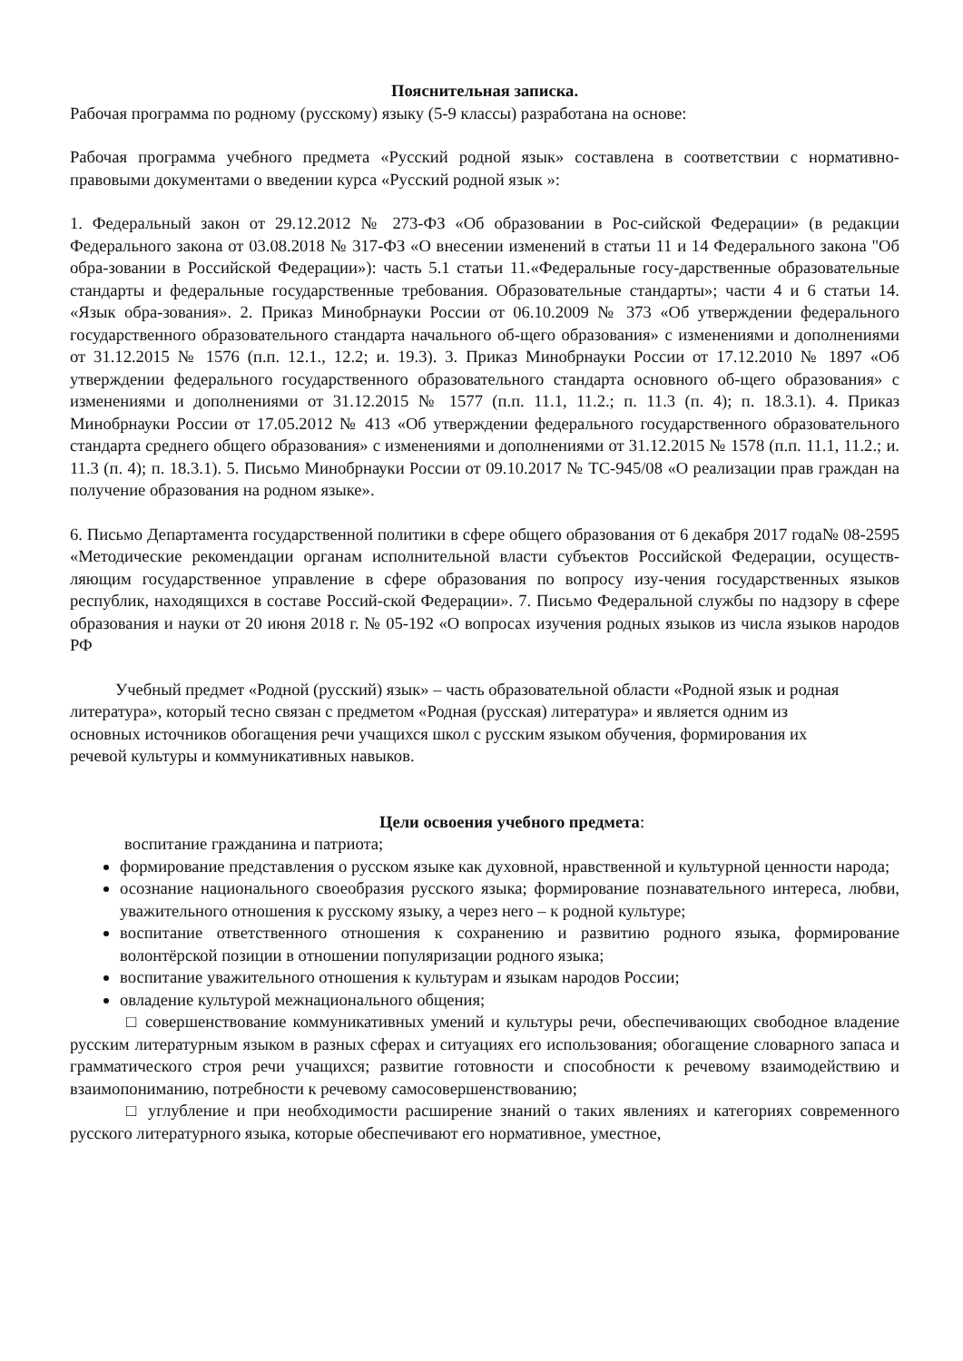Пояснительная записка.
Рабочая программа по родному (русскому) языку (5-9 классы) разработана на основе:
Рабочая программа учебного предмета «Русский родной язык» составлена в соответствии с нормативно-правовыми документами о введении курса «Русский родной язык »:
1. Федеральный закон от 29.12.2012 № 273-ФЗ «Об образовании в Рос-сийской Федерации» (в редакции Федерального закона от 03.08.2018 № 317-ФЗ «О внесении изменений в статьи 11 и 14 Федерального закона "Об обра-зовании в Российской Федерации»): часть 5.1 статьи 11.«Федеральные госу-дарственные образовательные стандарты и федеральные государственные требования. Образовательные стандарты»; части 4 и 6 статьи 14. «Язык обра-зования». 2. Приказ Минобрнауки России от 06.10.2009 № 373 «Об утверждении федерального государственного образовательного стандарта начального об-щего образования» с изменениями и дополнениями от 31.12.2015 № 1576 (п.п. 12.1., 12.2; и. 19.3). 3. Приказ Минобрнауки России от 17.12.2010 № 1897 «Об утверждении федерального государственного образовательного стандарта основного об-щего образования» с изменениями и дополнениями от 31.12.2015 № 1577 (п.п. 11.1, 11.2.; п. 11.3 (п. 4); п. 18.3.1). 4. Приказ Минобрнауки России от 17.05.2012 № 413 «Об утверждении федерального государственного образовательного стандарта среднего общего образования» с изменениями и дополнениями от 31.12.2015 № 1578 (п.п. 11.1, 11.2.; и. 11.3 (п. 4); п. 18.3.1). 5. Письмо Минобрнауки России от 09.10.2017 № ТС-945/08 «О реализации прав граждан на получение образования на родном языке».
6. Письмо Департамента государственной политики в сфере общего образования от 6 декабря 2017 года№ 08-2595 «Методические рекомендации органам исполнительной власти субъектов Российской Федерации, осуществ-ляющим государственное управление в сфере образования по вопросу изу-чения государственных языков республик, находящихся в составе Россий-ской Федерации». 7. Письмо Федеральной службы по надзору в сфере образования и науки от 20 июня 2018 г. № 05-192 «О вопросах изучения родных языков из числа языков народов РФ
Учебный предмет «Родной (русский) язык» – часть образовательной области «Родной язык и родная литература», который тесно связан с предметом «Родная (русская) литература» и является одним из основных источников обогащения речи учащихся школ с русским языком обучения, формирования их речевой культуры и коммуникативных навыков.
Цели освоения учебного предмета:
воспитание гражданина и патриота;
формирование представления о русском языке как духовной, нравственной и культурной ценности народа;
осознание национального своеобразия русского языка; формирование познавательного интереса, любви, уважительного отношения к русскому языку, а через него – к родной культуре;
воспитание ответственного отношения к сохранению и развитию родного языка, формирование волонтёрской позиции в отношении популяризации родного языка;
воспитание уважительного отношения к культурам и языкам народов России;
овладение культурой межнационального общения;
□ совершенствование коммуникативных умений и культуры речи, обеспечивающих свободное владение русским литературным языком в разных сферах и ситуациях его использования; обогащение словарного запаса и грамматического строя речи учащихся; развитие готовности и способности к речевому взаимодействию и взаимопониманию, потребности к речевому самосовершенствованию;
□ углубление и при необходимости расширение знаний о таких явлениях и категориях современного русского литературного языка, которые обеспечивают его нормативное, уместное,